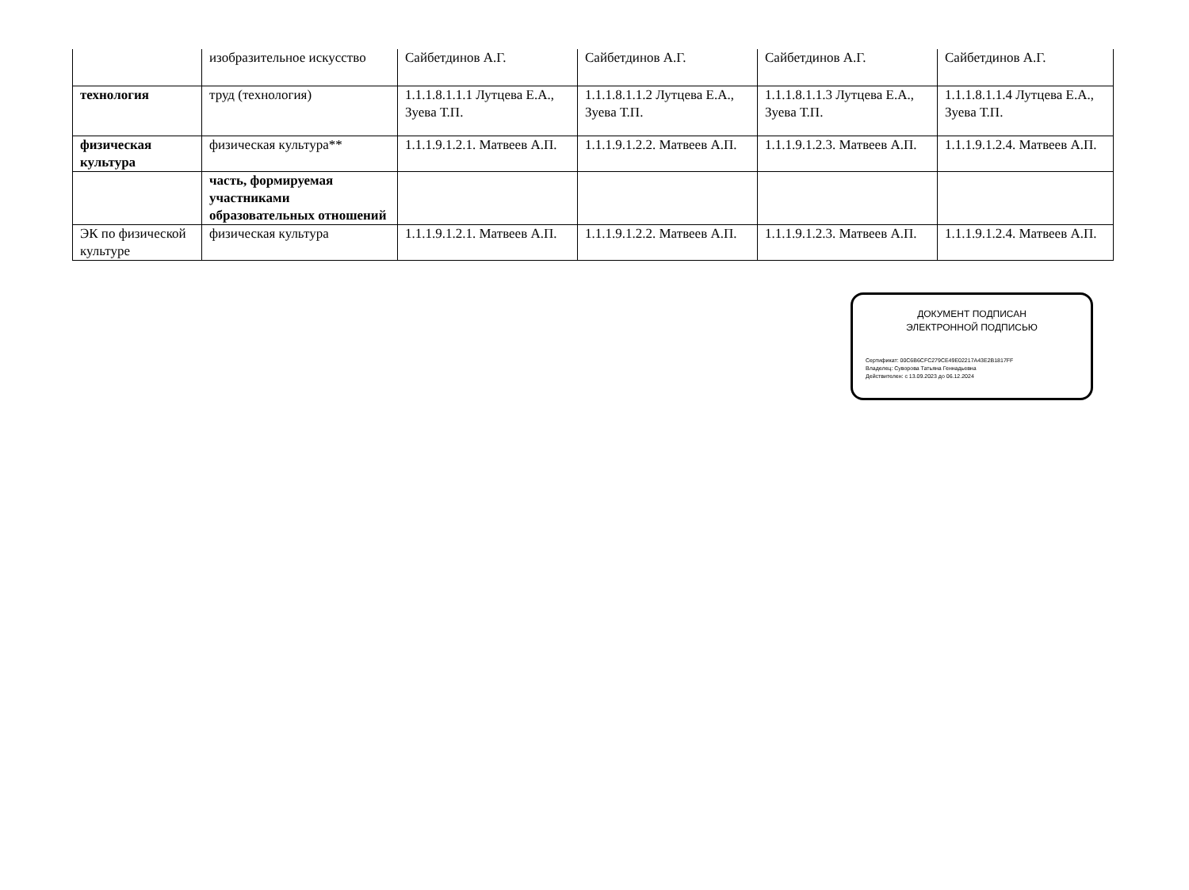| | изобразительное искусство | Сайбетдинов А.Г. | Сайбетдинов А.Г. | Сайбетдинов А.Г. | Сайбетдинов А.Г. |
| технология | труд (технология) | 1.1.1.8.1.1.1 Лутцева Е.А., Зуева Т.П. | 1.1.1.8.1.1.2 Лутцева Е.А., Зуева Т.П. | 1.1.1.8.1.1.3 Лутцева Е.А., Зуева Т.П. | 1.1.1.8.1.1.4 Лутцева Е.А., Зуева Т.П. |
| физическая культура | физическая культура** | 1.1.1.9.1.2.1. Матвеев А.П. | 1.1.1.9.1.2.2. Матвеев А.П. | 1.1.1.9.1.2.3. Матвеев А.П. | 1.1.1.9.1.2.4. Матвеев А.П. |
| | часть, формируемая участниками образовательных отношений | | | | |
| ЭК по физической культуре | физическая культура | 1.1.1.9.1.2.1. Матвеев А.П. | 1.1.1.9.1.2.2. Матвеев А.П. | 1.1.1.9.1.2.3. Матвеев А.П. | 1.1.1.9.1.2.4. Матвеев А.П. |
ДОКУМЕНТ ПОДПИСАН
ЭЛЕКТРОННОЙ ПОДПИСЬЮ
Сертификат: 00C6B6CFC279CE49E02217A43E2B1817FF
Владелец: Суворова Татьяна Геннадьевна
Действителен: с 13.09.2023 до 06.12.2024